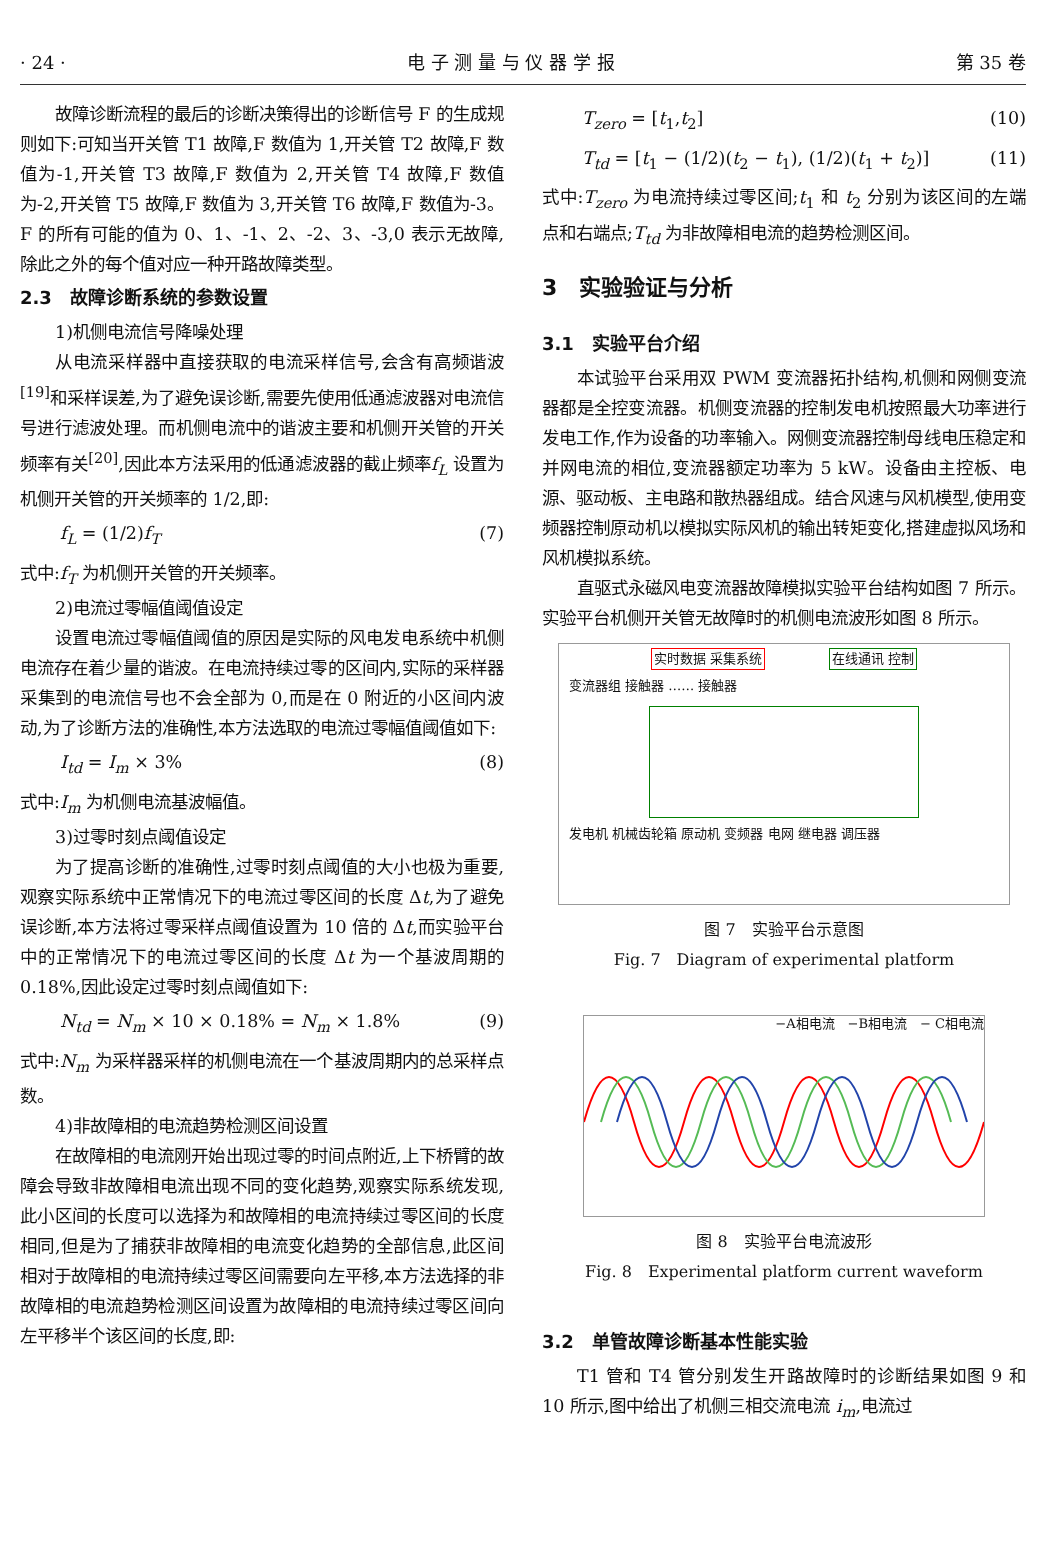· 24 · 电 子 测 量 与 仪 器 学 报 第 35 卷
故障诊断流程的最后的诊断决策得出的诊断信号 F 的生成规则如下:可知当开关管 T1 故障,F 数值为 1,开关管 T2 故障,F 数值为-1,开关管 T3 故障,F 数值为 2,开关管 T4 故障,F 数值为-2,开关管 T5 故障,F 数值为 3,开关管 T6 故障,F 数值为-3。F 的所有可能的值为 0、1、-1、2、-2、3、-3,0 表示无故障,除此之外的每个值对应一种开路故障类型。
2.3　故障诊断系统的参数设置
1)机侧电流信号降噪处理
从电流采样器中直接获取的电流采样信号,会含有高频谐波<sup>[19]</sup>和采样误差,为了避免误诊断,需要先使用低通滤波器对电流信号进行滤波处理。而机侧电流中的谐波主要和机侧开关管的开关频率有关<sup>[20]</sup>,因此本方法采用的低通滤波器的截止频率f<sub>L</sub> 设置为机侧开关管的开关频率的 1/2,即:
f<sub>L</sub> = (1/2)f<sub>T</sub> (7)
式中:f<sub>T</sub> 为机侧开关管的开关频率。
2)电流过零幅值阈值设定
设置电流过零幅值阈值的原因是实际的风电发电系统中机侧电流存在着少量的谐波。在电流持续过零的区间内,实际的采样器采集到的电流信号也不会全部为 0,而是在 0 附近的小区间内波动,为了诊断方法的准确性,本方法选取的电流过零幅值阈值如下:
I<sub>td</sub> = I<sub>m</sub> × 3% (8)
式中:I<sub>m</sub> 为机侧电流基波幅值。
3)过零时刻点阈值设定
为了提高诊断的准确性,过零时刻点阈值的大小也极为重要,观察实际系统中正常情况下的电流过零区间的长度 Δt,为了避免误诊断,本方法将过零采样点阈值设置为 10 倍的 Δt,而实验平台中的正常情况下的电流过零区间的长度 Δt 为一个基波周期的 0.18%,因此设定过零时刻点阈值如下:
N<sub>td</sub> = N<sub>m</sub> × 10 × 0.18% = N<sub>m</sub> × 1.8% (9)
式中:N<sub>m</sub> 为采样器采样的机侧电流在一个基波周期内的总采样点数。
4)非故障相的电流趋势检测区间设置
在故障相的电流刚开始出现过零的时间点附近,上下桥臂的故障会导致非故障相电流出现不同的变化趋势,观察实际系统发现,此小区间的长度可以选择为和故障相的电流持续过零区间的长度相同,但是为了捕获非故障相的电流变化趋势的全部信息,此区间相对于故障相的电流持续过零区间需要向左平移,本方法选择的非故障相的电流趋势检测区间设置为故障相的电流持续过零区间向左平移半个该区间的长度,即:
T<sub>zero</sub> = [t<sub>1</sub>,t<sub>2</sub>] (10)
T<sub>td</sub> = [t<sub>1</sub> − (1/2)(t<sub>2</sub> − t<sub>1</sub>), (1/2)(t<sub>1</sub> + t<sub>2</sub>)] (11)
式中:T<sub>zero</sub> 为电流持续过零区间;t<sub>1</sub> 和 t<sub>2</sub> 分别为该区间的左端点和右端点;T<sub>td</sub> 为非故障相电流的趋势检测区间。
3　实验验证与分析
3.1　实验平台介绍
本试验平台采用双 PWM 变流器拓扑结构,机侧和网侧变流器都是全控变流器。机侧变流器的控制发电机按照最大功率进行发电工作,作为设备的功率输入。网侧变流器控制母线电压稳定和并网电流的相位,变流器额定功率为 5 kW。设备由主控板、电源、驱动板、主电路和散热器组成。结合风速与风机模型,使用变频器控制原动机以模拟实际风机的输出转矩变化,搭建虚拟风场和风机模拟系统。
直驱式永磁风电变流器故障模拟实验平台结构如图 7 所示。实验平台机侧开关管无故障时的机侧电流波形如图 8 所示。
实时数据 采集系统 在线通讯 控制
变流器组 接触器 …… 接触器
发电机 机械齿轮箱 原动机 变频器 电网 继电器 调压器
图 7　实验平台示意图
Fig. 7　Diagram of experimental platform
−A相电流　−B相电流　− C相电流
图 8　实验平台电流波形
Fig. 8　Experimental platform current waveform
3.2　单管故障诊断基本性能实验
T1 管和 T4 管分别发生开路故障时的诊断结果如图 9 和 10 所示,图中给出了机侧三相交流电流 i<sub>m</sub>,电流过